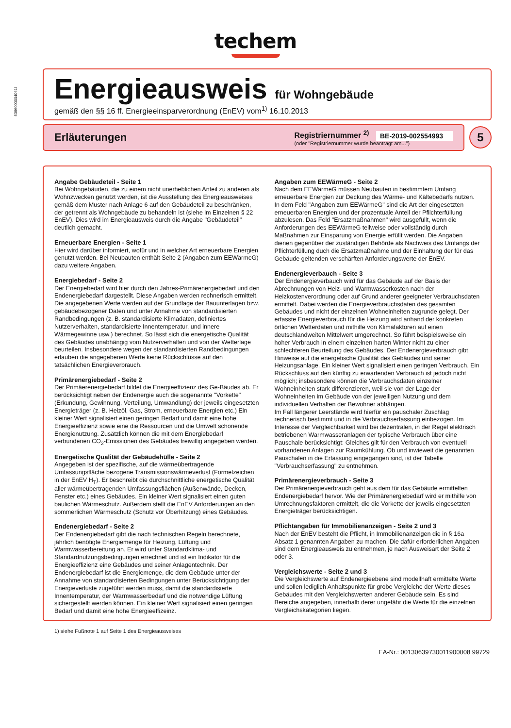5366000004061l
techem
Energieausweis für Wohngebäude
gemäß den §§ 16 ff. Energieeinsparverordnung (EnEV) vom<sup>1)</sup> 16.10.2013
Erläuterungen
Registriernummer <sup>2)</sup> BE-2019-002554993
(oder "Registriernummer wurde beantragt am...")
5
Angabe Gebäudeteil - Seite 1
Bei Wohngebäuden, die zu einem nicht unerheblichen Anteil zu anderen als Wohnzwecken genutzt werden, ist die Ausstellung des Energieausweises gemäß dem Muster nach Anlage 6 auf den Gebäudeteil zu beschränken, der getrennt als Wohngebäude zu behandeln ist (siehe im Einzelnen § 22 EnEV). Dies wird im Energieausweis durch die Angabe "Gebäudeteil" deutlich gemacht.
Erneuerbare Energien - Seite 1
Hier wird darüber informiert, wofür und in welcher Art erneuerbare Energien genutzt werden. Bei Neubauten enthält Seite 2 (Angaben zum EEWärmeG) dazu weitere Angaben.
Energiebedarf - Seite 2
Der Energiebedarf wird hier durch den Jahres-Primärenergiebedarf und den Endenergiebedarf dargestellt. Diese Angaben werden rechnerisch ermittelt. Die angegebenen Werte werden auf der Grundlage der Bauunterlagen bzw. gebäudebezogener Daten und unter Annahme von standardisierten Randbedingungen (z. B. standardisierte Klimadaten, definiertes Nutzerverhalten, standardisierte Innentemperatur, und innere Wärmegewinne usw.) berechnet. So lässt sich die energetische Qualität des Gebäudes unabhängig vom Nutzerverhalten und von der Wetterlage beurteilen. Insbesondere wegen der standardisierten Randbedingungen erlauben die angegebenen Werte keine Rückschlüsse auf den tatsächlichen Energieverbrauch.
Primärenergiebedarf - Seite 2
Der Primäerenergiebedarf bildet die Energieeffizienz des Ge-Bäudes ab. Er berücksichtigt neben der Endenergie auch die sogenannte "Vorkette" (Erkundung, Gewinnung, Verteilung, Umwandlung) der jeweils eingesetzten Energieträger (z. B. Heizöl, Gas, Strom, erneuerbare Energien etc.) Ein kleiner Wert signalisiert einen geringen Bedarf und damit eine hohe Energieeffizienz sowie eine die Ressourcen und die Umwelt schonende Energienutzung. Zusätzlich können die mit dem Energiebedarf verbundenen CO<sub>2</sub>-Emissionen des Gebäudes freiwillig angegeben werden.
Energetische Qualität der Gebäudehülle - Seite 2
Angegeben ist der spezifische, auf die wärmeübertragende Umfassungsfläche bezogene Transmissionswärmeverlust (Formelzeichen in der EnEV H<sub>T</sub>). Er beschreibt die durchschnittliche energetische Qualität aller wärmeübertragenden Umfassungsflächen (Außenwände, Decken, Fenster etc.) eines Gebäudes. Ein kleiner Wert signalisiert einen guten baulichen Wärmeschutz. Außerdem stellt die EnEV Anforderungen an den sommerlichen Wärmeschutz (Schutz vor Überhitzung) eines Gebäudes.
Endenergiebedarf - Seite 2
Der Endenergiebedarf gibt die nach technischen Regeln berechnete, jährlich benötigte Energiemenge für Heizung, Lüftung und Warmwasserbereitung an. Er wird unter Standardklima- und Standardnutzungsbedingungen errechnet und ist ein Indikator für die Energieeffizienz eine Gebäudes und seiner Anlagentechnik. Der Endenergiebedarf ist die Energiemenge, die dem Gebäude unter der Annahme von standardisierten Bedingungen unter Berücksichtigung der Energieverluste zugeführt werden muss, damit die standardisierte Innentemperatur, der Warmwasserbedarf und die notwendige Lüftung sichergestellt werden können. Ein kleiner Wert signalisiert einen geringen Bedarf und damit eine hohe Energieeffizeinz.
Angaben zum EEWärmeG - Seite 2
Nach dem EEWärmeG müssen Neubauten in bestimmtem Umfang erneuerbare Energien zur Deckung des Wärme- und Kältebedarfs nutzen. In dem Feld "Angaben zum EEWärmeG" sind die Art der eingesetzten erneuerbaren Energien und der prozentuale Anteil der Pflichterfüllung abzulesen. Das Feld "Ersatzmaßnahmen" wird ausgefüllt, wenn die Anforderungen des EEWärmeG teilweise oder vollständig durch Maßnahmen zur Einsparung von Energie erfüllt werden. Die Angaben dienen gegenüber der zuständigen Behörde als Nachweis des Umfangs der Pflichterfüllung duch die Ersatzmaßnahme und der Einhaltung der für das Gebäude geltenden verschärften Anforderungswerte der EnEV.
Endenergieverbauch - Seite 3
Der Endenergieverbauch wird für das Gebäude auf der Basis der Abrechnungen von Heiz- und Warmwasserkosten nach der Heizkostenverordnung oder auf Grund anderer geeigneter Verbrauchsdaten ermittelt. Dabei werden die Energieverbrauchsdaten des gesamten Gebäudes und nicht der einzelnen Wohneinheiten zugrunde gelegt. Der erfasste Energieverbrauch für die Heizung wird anhand der konkreten örtlichen Wetterdaten und mithilfe von Klimafaktoren auf einen deutschlandweiten Mittelwert umgerechnet. So führt beispielsweise ein hoher Verbrauch in einem einzelnen harten Winter nicht zu einer schlechteren Beurteilung des Gebäudes. Der Endenergieverbrauch gibt Hinweise auf die energetische Qualität des Gebäudes und seiner Heizungsanlage. Ein kleiner Wert signalisiert einen geringen Verbrauch. Ein Rückschluss auf den künftig zu erwartenden Verbrauch ist jedoch nicht möglich; insbesondere können die Verbrauchsdaten einzelner Wohneinheiten stark differenzieren, weil sie von der Lage der Wohneinheiten im Gebäude von der jeweiligen Nutzung und dem individuellen Verhalten der Bewohner abhängen.
Im Fall längerer Leerstände wird hierfür ein pauschaler Zuschlag rechnerisch bestimmt und in die Verbrauchserfassung einbezogen. Im Interesse der Vergleichbarkeit wird bei dezentralen, in der Regel elektrisch betriebenen Warmwasseranlagen der typische Verbrauch über eine Pauschale berücksichtigt: Gleiches gilt für den Verbrauch von eventuell vorhandenen Anlagen zur Raumkühlung. Ob und inwieweit die genannten Pauschalen in die Erfassung eingegangen sind, ist der Tabelle "Verbrauchserfassung" zu entnehmen.
Primärenergieverbrauch - Seite 3
Der Primärenergieverbrauch geht aus dem für das Gebäude ermittelten Endenergiebedarf hervor. Wie der Primärenergiebedarf wird er mithilfe von Umrechnungsfaktoren ermittelt, die die Vorkette der jeweils eingesetzten Energieträger berücksichtigen.
Pflichtangaben für Immobilienanzeigen - Seite 2 und 3
Nach der EnEV besteht die Pflicht, in Immobilienanzeigen die in § 16a Absatz 1 genannten Angaben zu machen. Die dafür erforderlichen Angaben sind dem Energieausweis zu entnehmen, je nach Ausweisart der Seite 2 oder 3.
Vergleichswerte - Seite 2 und 3
Die Vergleichswerte auf Endenergieebene sind modellhaft ermittelte Werte und sollen lediglich Anhaltspunkte für grobe Vergleiche der Werte dieses Gebäudes mit den Vergleichswerten anderer Gebäude sein. Es sind Bereiche angegeben, innerhalb derer ungefähr die Werte für die einzelnen Vergleichskategorien liegen.
1) siehe Fußnote 1 auf Seite 1 des Energieausweises
EA-Nr.: 00130639730011900008 99729